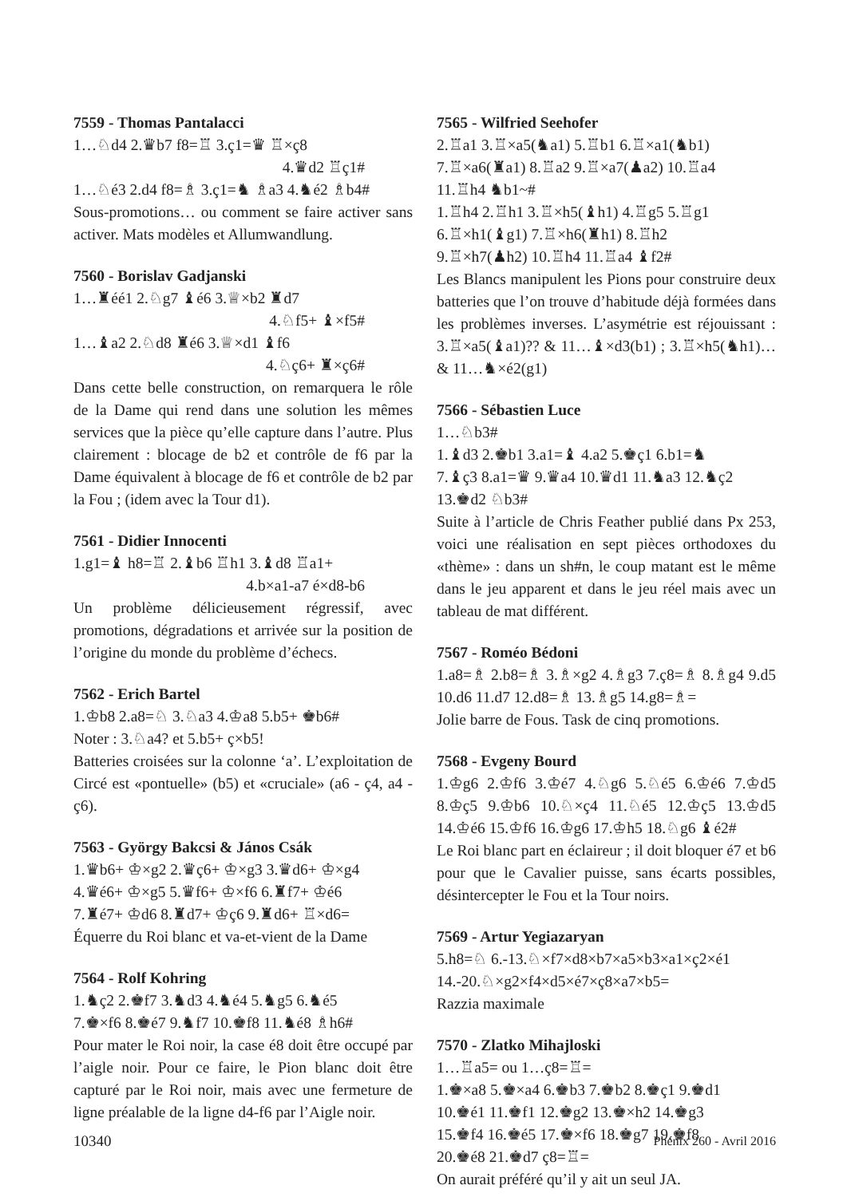7559 - Thomas Pantalacci
1…♘d4 2.♛b7 f8=♖ 3.ç1=♛ ♖×ç8
4.♛d2 ♖ç1#
1…♘é3 2.d4 f8=♗ 3.ç1=♞ ♗a3 4.♞é2 ♗b4#
Sous-promotions… ou comment se faire activer sans activer. Mats modèles et Allumwandlung.
7560 - Borislav Gadjanski
1…♜éé1 2.♘g7 ♝é6 3.♕×b2 ♜d7
4.♘f5+ ♝×f5#
1…♝a2 2.♘d8 ♜é6 3.♕×d1 ♝f6
4.♘ç6+ ♜×ç6#
Dans cette belle construction, on remarquera le rôle de la Dame qui rend dans une solution les mêmes services que la pièce qu’elle capture dans l’autre. Plus clairement : blocage de b2 et contrôle de f6 par la Dame équivalent à blocage de f6 et contrôle de b2 par la Fou ; (idem avec la Tour d1).
7561 - Didier Innocenti
1.g1=♝ h8=♖ 2.♝b6 ♖h1 3.♝d8 ♖a1+
4.b×a1-a7 é×d8-b6
Un problème délicieusement régressif, avec promotions, dégradations et arrivée sur la position de l’origine du monde du problème d’échecs.
7562 - Erich Bartel
1.♔b8 2.a8=♘ 3.♘a3 4.♔a8 5.b5+ ♚b6#
Noter : 3.♘a4? et 5.b5+ ç×b5!
Batteries croisées sur la colonne ‘a’. L’exploitation de Circé est «pontuelle» (b5) et «cruciale» (a6 - ç4, a4 - ç6).
7563 - György Bakcsi & János Csák
1.♛b6+ ♔×g2 2.♛ç6+ ♔×g3 3.♛d6+ ♔×g4
4.♛é6+ ♔×g5 5.♛f6+ ♔×f6 6.♜f7+ ♔é6
7.♜é7+ ♔d6 8.♜d7+ ♔ç6 9.♜d6+ ♖×d6=
Équerre du Roi blanc et va-et-vient de la Dame
7564 - Rolf Kohring
1.♞ç2 2.♚f7 3.♞d3 4.♞é4 5.♞g5 6.♞é5
7.♚×f6 8.♚é7 9.♞f7 10.♚f8 11.♞é8 ♗h6#
Pour mater le Roi noir, la case é8 doit être occupé par l’aigle noir. Pour ce faire, le Pion blanc doit être capturé par le Roi noir, mais avec une fermeture de ligne préalable de la ligne d4-f6 par l’Aigle noir.
7565 - Wilfried Seehofer
2.♖a1 3.♖×a5(♞a1) 5.♖b1 6.♖×a1(♞b1)
7.♖×a6(♜a1) 8.♖a2 9.♖×a7(♟a2) 10.♖a4
11.♖h4 ♞b1~#
1.♖h4 2.♖h1 3.♖×h5(♝h1) 4.♖g5 5.♖g1
6.♖×h1(♝g1) 7.♖×h6(♜h1) 8.♖h2
9.♖×h7(♟h2) 10.♖h4 11.♖a4 ♝f2#
Les Blancs manipulent les Pions pour construire deux batteries que l’on trouve d’habitude déjà formées dans les problèmes inverses. L’asymétrie est réjouissant : 3.♖×a5(♝a1)?? & 11…♝×d3(b1) ; 3.♖×h5(♞h1)… & 11…♞×é2(g1)
7566 - Sébastien Luce
1…♘b3#
1.♝d3 2.♚b1 3.a1=♝ 4.a2 5.♚ç1 6.b1=♞
7.♝ç3 8.a1=♛ 9.♛a4 10.♛d1 11.♞a3 12.♞ç2
13.♚d2 ♘b3#
Suite à l’article de Chris Feather publié dans Px 253, voici une réalisation en sept pièces orthodoxes du «thème» : dans un sh#n, le coup matant est le même dans le jeu apparent et dans le jeu réel mais avec un tableau de mat différent.
7567 - Roméo Bédoni
1.a8=♗ 2.b8=♗ 3.♗×g2 4.♗g3 7.ç8=♗ 8.♗g4 9.d5 10.d6 11.d7 12.d8=♗ 13.♗g5 14.g8=♗=
Jolie barre de Fous. Task de cinq promotions.
7568 - Evgeny Bourd
1.♔g6 2.♔f6 3.♔é7 4.♘g6 5.♘é5 6.♔é6 7.♔d5 8.♔ç5 9.♔b6 10.♘×ç4 11.♘é5 12.♔ç5 13.♔d5 14.♔é6 15.♔f6 16.♔g6 17.♔h5 18.♘g6 ♝é2#
Le Roi blanc part en éclaireur ; il doit bloquer é7 et b6 pour que le Cavalier puisse, sans écarts possibles, désintercepter le Fou et la Tour noirs.
7569 - Artur Yegiazaryan
5.h8=♘ 6.-13.♘×f7×d8×b7×a5×b3×a1×ç2×é1
14.-20.♘×g2×f4×d5×é7×ç8×a7×b5=
Razzia maximale
7570 - Zlatko Mihajloski
1…♖a5= ou 1…ç8=♖=
1.♚×a8 5.♚×a4 6.♚b3 7.♚b2 8.♚ç1 9.♚d1
10.♚é1 11.♚f1 12.♚g2 13.♚×h2 14.♚g3
15.♚f4 16.♚é5 17.♚×f6 18.♚g7 19.♚f8
20.♚é8 21.♚d7 ç8=♖=
On aurait préféré qu’il y ait un seul JA.
10340 Phénix 260 - Avril 2016